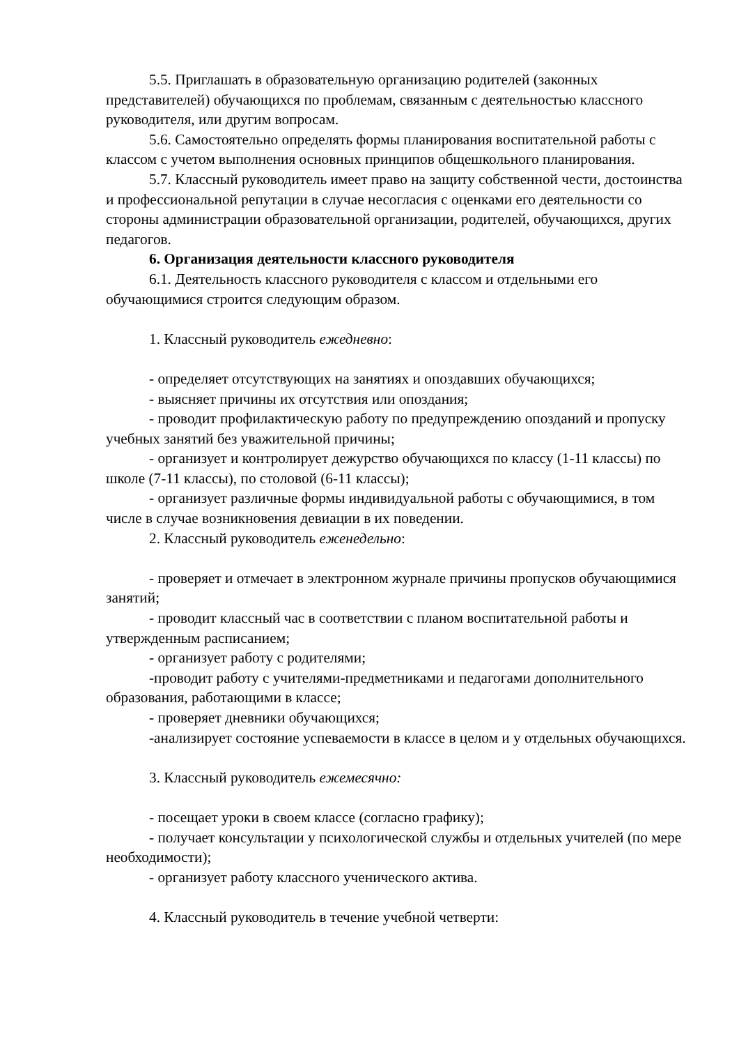5.5. Приглашать в образовательную организацию родителей (законных представителей) обучающихся по проблемам, связанным с деятельностью классного руководителя, или другим вопросам.
5.6. Самостоятельно определять формы планирования воспитательной работы с классом с учетом выполнения основных принципов общешкольного планирования.
5.7. Классный руководитель имеет право на защиту собственной чести, достоинства и профессиональной репутации в случае несогласия с оценками его деятельности со стороны администрации образовательной организации, родителей, обучающихся, других педагогов.
6. Организация деятельности классного руководителя
6.1. Деятельность классного руководителя с классом и отдельными его обучающимися строится следующим образом.
1. Классный руководитель ежедневно:
- определяет отсутствующих на занятиях и опоздавших обучающихся;
- выясняет причины их отсутствия или опоздания;
- проводит профилактическую работу по предупреждению опозданий и пропуску учебных занятий без уважительной причины;
- организует и контролирует дежурство обучающихся по классу (1-11 классы) по школе (7-11 классы), по столовой (6-11 классы);
- организует различные формы индивидуальной работы с обучающимися, в том числе в случае возникновения девиации в их поведении.
2. Классный руководитель еженедельно:
- проверяет и отмечает в электронном журнале причины пропусков обучающимися занятий;
- проводит классный час в соответствии с планом воспитательной работы и утвержденным расписанием;
- организует работу с родителями;
-проводит работу с учителями-предметниками и педагогами дополнительного образования, работающими в классе;
- проверяет дневники обучающихся;
-анализирует состояние успеваемости в классе в целом и у отдельных обучающихся.
3. Классный руководитель ежемесячно:
- посещает уроки в своем классе (согласно графику);
- получает консультации у психологической службы и отдельных учителей (по мере необходимости);
- организует работу классного ученического актива.
4. Классный руководитель в течение учебной четверти: